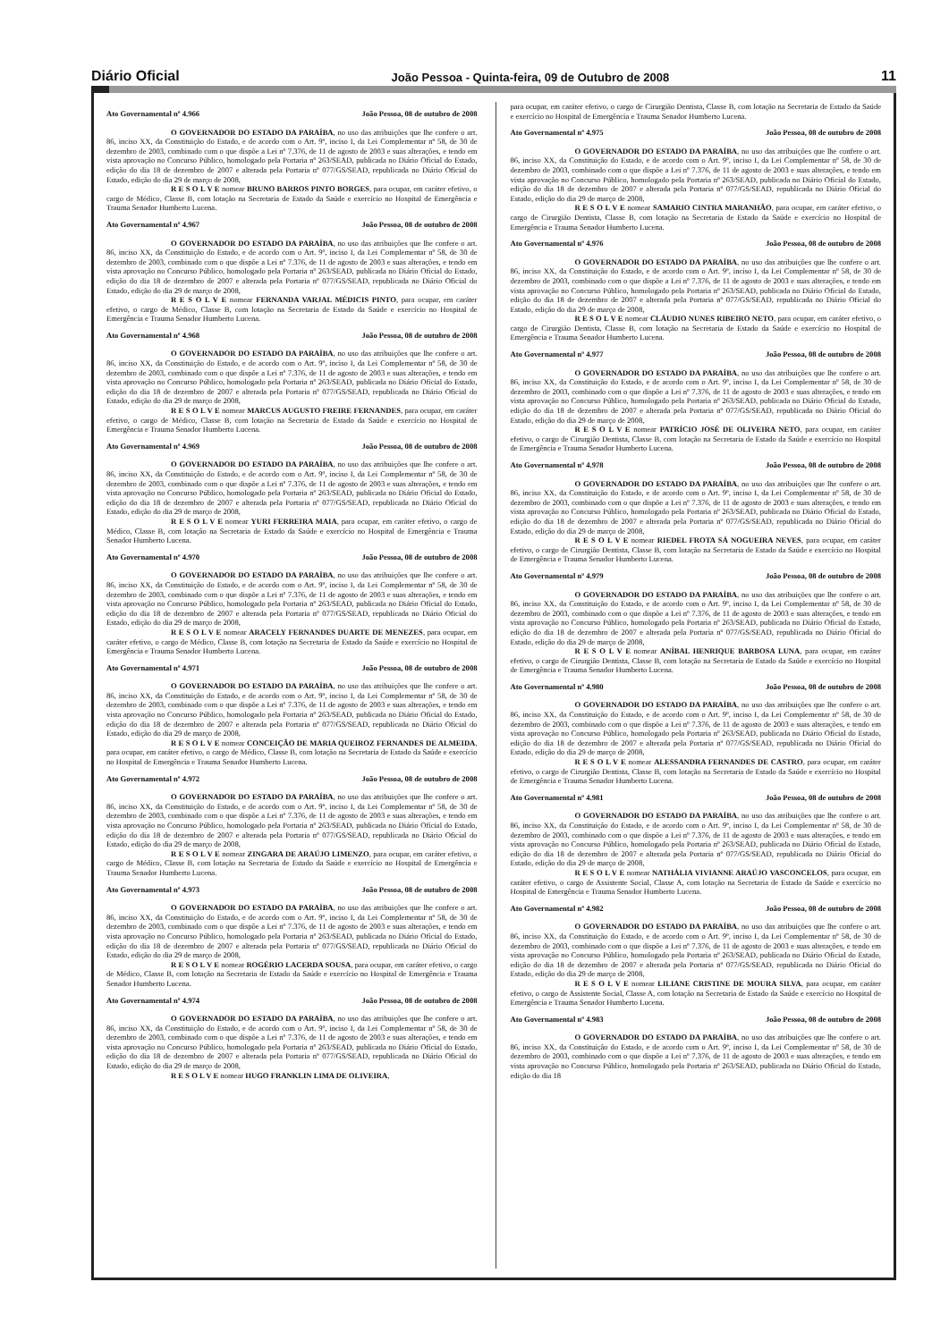Diário Oficial João Pessoa - Quinta-feira, 09 de Outubro de 2008 11
Ato Governamental nº 4.966 João Pessoa, 08 de outubro de 2008
O GOVERNADOR DO ESTADO DA PARAÍBA, no uso das atribuições que lhe confere o art. 86, inciso XX, da Constituição do Estado, e de acordo com o Art. 9º, inciso I, da Lei Complementar nº 58, de 30 de dezembro de 2003, combinado com o que dispõe a Lei nº 7.376, de 11 de agosto de 2003 e suas alterações, e tendo em vista aprovação no Concurso Público, homologado pela Portaria nº 263/SEAD, publicada no Diário Oficial do Estado, edição do dia 18 de dezembro de 2007 e alterada pela Portaria nº 077/GS/SEAD, republicada no Diário Oficial do Estado, edição do dia 29 de março de 2008,
R E S O L V E nomear BRUNO BARROS PINTO BORGES, para ocupar, em caráter efetivo, o cargo de Médico, Classe B, com lotação na Secretaria de Estado da Saúde e exercício no Hospital de Emergência e Trauma Senador Humberto Lucena.
Ato Governamental nº 4.967 João Pessoa, 08 de outubro de 2008
O GOVERNADOR DO ESTADO DA PARAÍBA, no uso das atribuições que lhe confere o art. 86, inciso XX, da Constituição do Estado, e de acordo com o Art. 9º, inciso I, da Lei Complementar nº 58, de 30 de dezembro de 2003, combinado com o que dispõe a Lei nº 7.376, de 11 de agosto de 2003 e suas alterações, e tendo em vista aprovação no Concurso Público, homologado pela Portaria nº 263/SEAD, publicada no Diário Oficial do Estado, edição do dia 18 de dezembro de 2007 e alterada pela Portaria nº 077/GS/SEAD, republicada no Diário Oficial do Estado, edição do dia 29 de março de 2008,
R E S O L V E nomear FERNANDA VARJAL MÉDICIS PINTO, para ocupar, em caráter efetivo, o cargo de Médico, Classe B, com lotação na Secretaria de Estado da Saúde e exercício no Hospital de Emergência e Trauma Senador Humberto Lucena.
Ato Governamental nº 4.968 João Pessoa, 08 de outubro de 2008
O GOVERNADOR DO ESTADO DA PARAÍBA, no uso das atribuições que lhe confere o art. 86, inciso XX, da Constituição do Estado, e de acordo com o Art. 9º, inciso I, da Lei Complementar nº 58, de 30 de dezembro de 2003, combinado com o que dispõe a Lei nº 7.376, de 11 de agosto de 2003 e suas alterações, e tendo em vista aprovação no Concurso Público, homologado pela Portaria nº 263/SEAD, publicada no Diário Oficial do Estado, edição do dia 18 de dezembro de 2007 e alterada pela Portaria nº 077/GS/SEAD, republicada no Diário Oficial do Estado, edição do dia 29 de março de 2008,
R E S O L V E nomear MARCUS AUGUSTO FREIRE FERNANDES, para ocupar, em caráter efetivo, o cargo de Médico, Classe B, com lotação na Secretaria de Estado da Saúde e exercício no Hospital de Emergência e Trauma Senador Humberto Lucena.
Ato Governamental nº 4.969 João Pessoa, 08 de outubro de 2008
O GOVERNADOR DO ESTADO DA PARAÍBA, no uso das atribuições que lhe confere o art. 86, inciso XX, da Constituição do Estado, e de acordo com o Art. 9º, inciso I, da Lei Complementar nº 58, de 30 de dezembro de 2003, combinado com o que dispõe a Lei nº 7.376, de 11 de agosto de 2003 e suas alterações, e tendo em vista aprovação no Concurso Público, homologado pela Portaria nº 263/SEAD, publicada no Diário Oficial do Estado, edição do dia 18 de dezembro de 2007 e alterada pela Portaria nº 077/GS/SEAD, republicada no Diário Oficial do Estado, edição do dia 29 de março de 2008,
R E S O L V E nomear YURI FERREIRA MAIA, para ocupar, em caráter efetivo, o cargo de Médico, Classe B, com lotação na Secretaria de Estado da Saúde e exercício no Hospital de Emergência e Trauma Senador Humberto Lucena.
Ato Governamental nº 4.970 João Pessoa, 08 de outubro de 2008
O GOVERNADOR DO ESTADO DA PARAÍBA, no uso das atribuições que lhe confere o art. 86, inciso XX, da Constituição do Estado, e de acordo com o Art. 9º, inciso I, da Lei Complementar nº 58, de 30 de dezembro de 2003, combinado com o que dispõe a Lei nº 7.376, de 11 de agosto de 2003 e suas alterações, e tendo em vista aprovação no Concurso Público, homologado pela Portaria nº 263/SEAD, publicada no Diário Oficial do Estado, edição do dia 18 de dezembro de 2007 e alterada pela Portaria nº 077/GS/SEAD, republicada no Diário Oficial do Estado, edição do dia 29 de março de 2008,
R E S O L V E nomear ARACELY FERNANDES DUARTE DE MENEZES, para ocupar, em caráter efetivo, o cargo de Médico, Classe B, com lotação na Secretaria de Estado da Saúde e exercício no Hospital de Emergência e Trauma Senador Humberto Lucena.
Ato Governamental nº 4.971 João Pessoa, 08 de outubro de 2008
O GOVERNADOR DO ESTADO DA PARAÍBA, no uso das atribuições que lhe confere o art. 86, inciso XX, da Constituição do Estado, e de acordo com o Art. 9º, inciso I, da Lei Complementar nº 58, de 30 de dezembro de 2003, combinado com o que dispõe a Lei nº 7.376, de 11 de agosto de 2003 e suas alterações, e tendo em vista aprovação no Concurso Público, homologado pela Portaria nº 263/SEAD, publicada no Diário Oficial do Estado, edição do dia 18 de dezembro de 2007 e alterada pela Portaria nº 077/GS/SEAD, republicada no Diário Oficial do Estado, edição do dia 29 de março de 2008,
R E S O L V E nomear CONCEIÇÃO DE MARIA QUEIROZ FERNANDES DE ALMEIDA, para ocupar, em caráter efetivo, o cargo de Médico, Classe B, com lotação na Secretaria de Estado da Saúde e exercício no Hospital de Emergência e Trauma Senador Humberto Lucena.
Ato Governamental nº 4.972 João Pessoa, 08 de outubro de 2008
O GOVERNADOR DO ESTADO DA PARAÍBA, no uso das atribuições que lhe confere o art. 86, inciso XX, da Constituição do Estado, e de acordo com o Art. 9º, inciso I, da Lei Complementar nº 58, de 30 de dezembro de 2003, combinado com o que dispõe a Lei nº 7.376, de 11 de agosto de 2003 e suas alterações, e tendo em vista aprovação no Concurso Público, homologado pela Portaria nº 263/SEAD, publicada no Diário Oficial do Estado, edição do dia 18 de dezembro de 2007 e alterada pela Portaria nº 077/GS/SEAD, republicada no Diário Oficial do Estado, edição do dia 29 de março de 2008,
R E S O L V E nomear ZINGARA DE ARAÚJO LIMENZO, para ocupar, em caráter efetivo, o cargo de Médico, Classe B, com lotação na Secretaria de Estado da Saúde e exercício no Hospital de Emergência e Trauma Senador Humberto Lucena.
Ato Governamental nº 4.973 João Pessoa, 08 de outubro de 2008
O GOVERNADOR DO ESTADO DA PARAÍBA, no uso das atribuições que lhe confere o art. 86, inciso XX, da Constituição do Estado, e de acordo com o Art. 9º, inciso I, da Lei Complementar nº 58, de 30 de dezembro de 2003, combinado com o que dispõe a Lei nº 7.376, de 11 de agosto de 2003 e suas alterações, e tendo em vista aprovação no Concurso Público, homologado pela Portaria nº 263/SEAD, publicada no Diário Oficial do Estado, edição do dia 18 de dezembro de 2007 e alterada pela Portaria nº 077/GS/SEAD, republicada no Diário Oficial do Estado, edição do dia 29 de março de 2008,
R E S O L V E nomear ROGÉRIO LACERDA SOUSA, para ocupar, em caráter efetivo, o cargo de Médico, Classe B, com lotação na Secretaria de Estado da Saúde e exercício no Hospital de Emergência e Trauma Senador Humberto Lucena.
Ato Governamental nº 4.974 João Pessoa, 08 de outubro de 2008
O GOVERNADOR DO ESTADO DA PARAÍBA, no uso das atribuições que lhe confere o art. 86, inciso XX, da Constituição do Estado, e de acordo com o Art. 9º, inciso I, da Lei Complementar nº 58, de 30 de dezembro de 2003, combinado com o que dispõe a Lei nº 7.376, de 11 de agosto de 2003 e suas alterações, e tendo em vista aprovação no Concurso Público, homologado pela Portaria nº 263/SEAD, publicada no Diário Oficial do Estado, edição do dia 18 de dezembro de 2007 e alterada pela Portaria nº 077/GS/SEAD, republicada no Diário Oficial do Estado, edição do dia 29 de março de 2008,
R E S O L V E nomear HUGO FRANKLIN LIMA DE OLIVEIRA,
para ocupar, em caráter efetivo, o cargo de Cirurgião Dentista, Classe B, com lotação na Secretaria de Estado da Saúde e exercício no Hospital de Emergência e Trauma Senador Humberto Lucena.
Ato Governamental nº 4.975 João Pessoa, 08 de outubro de 2008
O GOVERNADOR DO ESTADO DA PARAÍBA, no uso das atribuições que lhe confere o art. 86, inciso XX, da Constituição do Estado, e de acordo com o Art. 9º, inciso I, da Lei Complementar nº 58, de 30 de dezembro de 2003, combinado com o que dispõe a Lei nº 7.376, de 11 de agosto de 2003 e suas alterações, e tendo em vista aprovação no Concurso Público, homologado pela Portaria nº 263/SEAD, publicada no Diário Oficial do Estado, edição do dia 18 de dezembro de 2007 e alterada pela Portaria nº 077/GS/SEAD, republicada no Diário Oficial do Estado, edição do dia 29 de março de 2008,
R E S O L V E nomear SAMARIO CINTRA MARANHÃO, para ocupar, em caráter efetivo, o cargo de Cirurgião Dentista, Classe B, com lotação na Secretaria de Estado da Saúde e exercício no Hospital de Emergência e Trauma Senador Humberto Lucena.
Ato Governamental nº 4.976 João Pessoa, 08 de outubro de 2008
O GOVERNADOR DO ESTADO DA PARAÍBA, no uso das atribuições que lhe confere o art. 86, inciso XX, da Constituição do Estado, e de acordo com o Art. 9º, inciso I, da Lei Complementar nº 58, de 30 de dezembro de 2003, combinado com o que dispõe a Lei nº 7.376, de 11 de agosto de 2003 e suas alterações, e tendo em vista aprovação no Concurso Público, homologado pela Portaria nº 263/SEAD, publicada no Diário Oficial do Estado, edição do dia 18 de dezembro de 2007 e alterada pela Portaria nº 077/GS/SEAD, republicada no Diário Oficial do Estado, edição do dia 29 de março de 2008,
R E S O L V E nomear CLÁUDIO NUNES RIBEIRO NETO, para ocupar, em caráter efetivo, o cargo de Cirurgião Dentista, Classe B, com lotação na Secretaria de Estado da Saúde e exercício no Hospital de Emergência e Trauma Senador Humberto Lucena.
Ato Governamental nº 4.977 João Pessoa, 08 de outubro de 2008
O GOVERNADOR DO ESTADO DA PARAÍBA, no uso das atribuições que lhe confere o art. 86, inciso XX, da Constituição do Estado, e de acordo com o Art. 9º, inciso I, da Lei Complementar nº 58, de 30 de dezembro de 2003, combinado com o que dispõe a Lei nº 7.376, de 11 de agosto de 2003 e suas alterações, e tendo em vista aprovação no Concurso Público, homologado pela Portaria nº 263/SEAD, publicada no Diário Oficial do Estado, edição do dia 18 de dezembro de 2007 e alterada pela Portaria nº 077/GS/SEAD, republicada no Diário Oficial do Estado, edição do dia 29 de março de 2008,
R E S O L V E nomear PATRÍCIO JOSÉ DE OLIVEIRA NETO, para ocupar, em caráter efetivo, o cargo de Cirurgião Dentista, Classe B, com lotação na Secretaria de Estado da Saúde e exercício no Hospital de Emergência e Trauma Senador Humberto Lucena.
Ato Governamental nº 4.978 João Pessoa, 08 de outubro de 2008
O GOVERNADOR DO ESTADO DA PARAÍBA, no uso das atribuições que lhe confere o art. 86, inciso XX, da Constituição do Estado, e de acordo com o Art. 9º, inciso I, da Lei Complementar nº 58, de 30 de dezembro de 2003, combinado com o que dispõe a Lei nº 7.376, de 11 de agosto de 2003 e suas alterações, e tendo em vista aprovação no Concurso Público, homologado pela Portaria nº 263/SEAD, publicada no Diário Oficial do Estado, edição do dia 18 de dezembro de 2007 e alterada pela Portaria nº 077/GS/SEAD, republicada no Diário Oficial do Estado, edição do dia 29 de março de 2008,
R E S O L V E nomear RIEDEL FROTA SÁ NOGUEIRA NEVES, para ocupar, em caráter efetivo, o cargo de Cirurgião Dentista, Classe B, com lotação na Secretaria de Estado da Saúde e exercício no Hospital de Emergência e Trauma Senador Humberto Lucena.
Ato Governamental nº 4.979 João Pessoa, 08 de outubro de 2008
O GOVERNADOR DO ESTADO DA PARAÍBA, no uso das atribuições que lhe confere o art. 86, inciso XX, da Constituição do Estado, e de acordo com o Art. 9º, inciso I, da Lei Complementar nº 58, de 30 de dezembro de 2003, combinado com o que dispõe a Lei nº 7.376, de 11 de agosto de 2003 e suas alterações, e tendo em vista aprovação no Concurso Público, homologado pela Portaria nº 263/SEAD, publicada no Diário Oficial do Estado, edição do dia 18 de dezembro de 2007 e alterada pela Portaria nº 077/GS/SEAD, republicada no Diário Oficial do Estado, edição do dia 29 de março de 2008,
R E S O L V E nomear ANÍBAL HENRIQUE BARBOSA LUNA, para ocupar, em caráter efetivo, o cargo de Cirurgião Dentista, Classe B, com lotação na Secretaria de Estado da Saúde e exercício no Hospital de Emergência e Trauma Senador Humberto Lucena.
Ato Governamental nº 4.980 João Pessoa, 08 de outubro de 2008
O GOVERNADOR DO ESTADO DA PARAÍBA, no uso das atribuições que lhe confere o art. 86, inciso XX, da Constituição do Estado, e de acordo com o Art. 9º, inciso I, da Lei Complementar nº 58, de 30 de dezembro de 2003, combinado com o que dispõe a Lei nº 7.376, de 11 de agosto de 2003 e suas alterações, e tendo em vista aprovação no Concurso Público, homologado pela Portaria nº 263/SEAD, publicada no Diário Oficial do Estado, edição do dia 18 de dezembro de 2007 e alterada pela Portaria nº 077/GS/SEAD, republicada no Diário Oficial do Estado, edição do dia 29 de março de 2008,
R E S O L V E nomear ALESSANDRA FERNANDES DE CASTRO, para ocupar, em caráter efetivo, o cargo de Cirurgião Dentista, Classe B, com lotação na Secretaria de Estado da Saúde e exercício no Hospital de Emergência e Trauma Senador Humberto Lucena.
Ato Governamental nº 4.981 João Pessoa, 08 de outubro de 2008
O GOVERNADOR DO ESTADO DA PARAÍBA, no uso das atribuições que lhe confere o art. 86, inciso XX, da Constituição do Estado, e de acordo com o Art. 9º, inciso I, da Lei Complementar nº 58, de 30 de dezembro de 2003, combinado com o que dispõe a Lei nº 7.376, de 11 de agosto de 2003 e suas alterações, e tendo em vista aprovação no Concurso Público, homologado pela Portaria nº 263/SEAD, publicada no Diário Oficial do Estado, edição do dia 18 de dezembro de 2007 e alterada pela Portaria nº 077/GS/SEAD, republicada no Diário Oficial do Estado, edição do dia 29 de março de 2008,
R E S O L V E nomear NATHÁLIA VIVIANNE ARAÚJO VASCONCELOS, para ocupar, em caráter efetivo, o cargo de Assistente Social, Classe A, com lotação na Secretaria de Estado da Saúde e exercício no Hospital de Emergência e Trauma Senador Humberto Lucena.
Ato Governamental nº 4.982 João Pessoa, 08 de outubro de 2008
O GOVERNADOR DO ESTADO DA PARAÍBA, no uso das atribuições que lhe confere o art. 86, inciso XX, da Constituição do Estado, e de acordo com o Art. 9º, inciso I, da Lei Complementar nº 58, de 30 de dezembro de 2003, combinado com o que dispõe a Lei nº 7.376, de 11 de agosto de 2003 e suas alterações, e tendo em vista aprovação no Concurso Público, homologado pela Portaria nº 263/SEAD, publicada no Diário Oficial do Estado, edição do dia 18 de dezembro de 2007 e alterada pela Portaria nº 077/GS/SEAD, republicada no Diário Oficial do Estado, edição do dia 29 de março de 2008,
R E S O L V E nomear LILIANE CRISTINE DE MOURA SILVA, para ocupar, em caráter efetivo, o cargo de Assistente Social, Classe A, com lotação na Secretaria de Estado da Saúde e exercício no Hospital de Emergência e Trauma Senador Humberto Lucena.
Ato Governamental nº 4.983 João Pessoa, 08 de outubro de 2008
O GOVERNADOR DO ESTADO DA PARAÍBA, no uso das atribuições que lhe confere o art. 86, inciso XX, da Constituição do Estado, e de acordo com o Art. 9º, inciso I, da Lei Complementar nº 58, de 30 de dezembro de 2003, combinado com o que dispõe a Lei nº 7.376, de 11 de agosto de 2003 e suas alterações, e tendo em vista aprovação no Concurso Público, homologado pela Portaria nº 263/SEAD, publicada no Diário Oficial do Estado, edição do dia 18